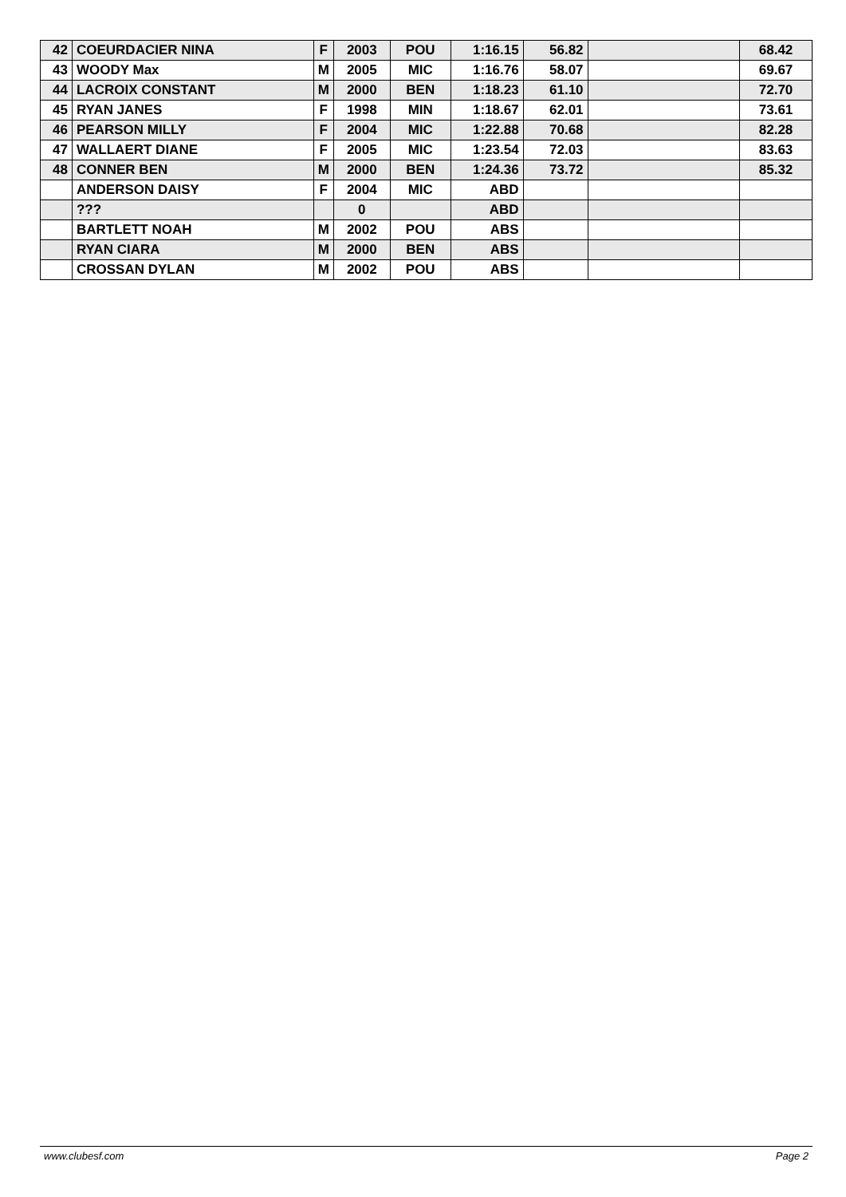| 42 | COEURDACIER NINA | F | 2003 | POU | 1:16.15 | 56.82 | | 68.42 |
| 43 | WOODY Max | M | 2005 | MIC | 1:16.76 | 58.07 | | 69.67 |
| 44 | LACROIX CONSTANT | M | 2000 | BEN | 1:18.23 | 61.10 | | 72.70 |
| 45 | RYAN JANES | F | 1998 | MIN | 1:18.67 | 62.01 | | 73.61 |
| 46 | PEARSON MILLY | F | 2004 | MIC | 1:22.88 | 70.68 | | 82.28 |
| 47 | WALLAERT DIANE | F | 2005 | MIC | 1:23.54 | 72.03 | | 83.63 |
| 48 | CONNER BEN | M | 2000 | BEN | 1:24.36 | 73.72 | | 85.32 |
| | ANDERSON DAISY | F | 2004 | MIC | ABD | | | |
| | ??? | | 0 | | ABD | | | |
| | BARTLETT NOAH | M | 2002 | POU | ABS | | | |
| | RYAN CIARA | M | 2000 | BEN | ABS | | | |
| | CROSSAN DYLAN | M | 2002 | POU | ABS | | | |
www.clubesf.com Page 2